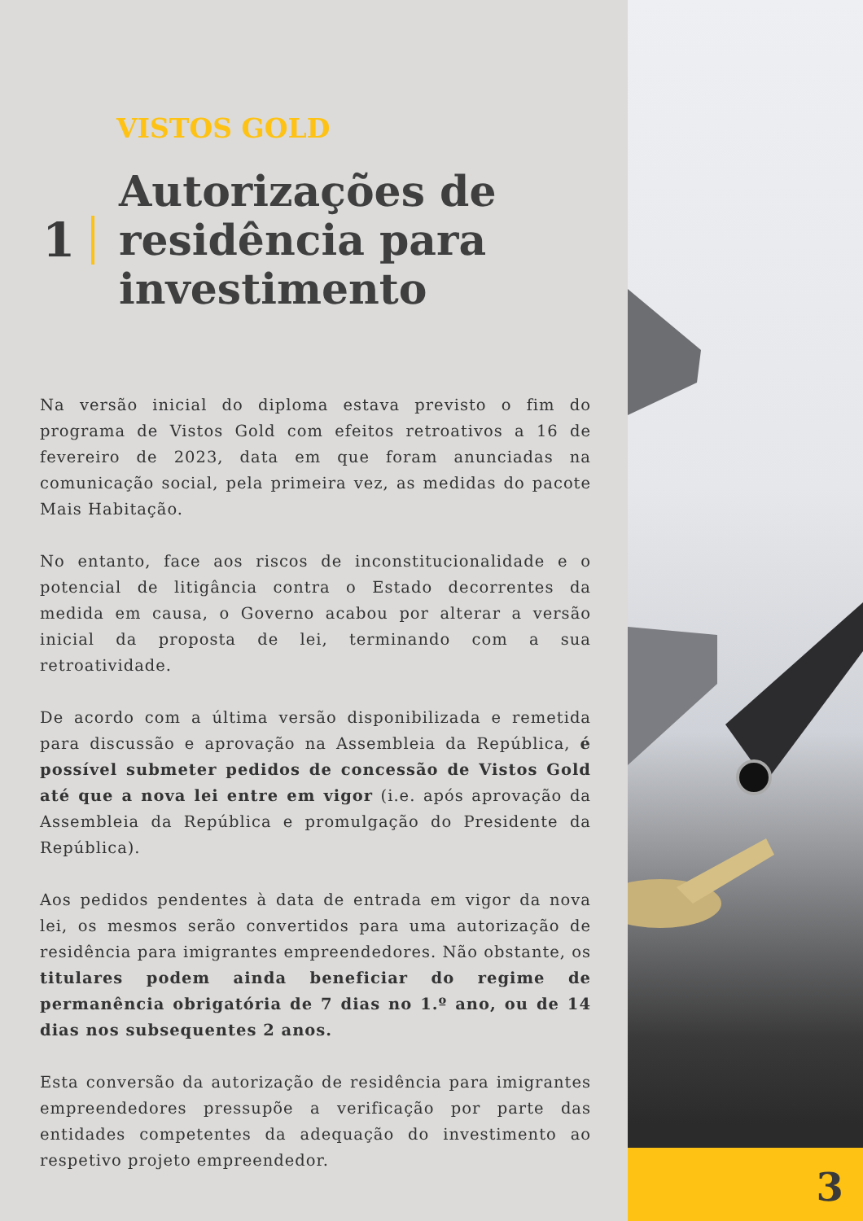VISTOS GOLD
1
Autorizações de
residência para
investimento
Na versão inicial do diploma estava previsto o fim do programa de Vistos Gold com efeitos retroativos a 16 de fevereiro de 2023, data em que foram anunciadas na comunicação social, pela primeira vez, as medidas do pacote Mais Habitação.
No entanto, face aos riscos de inconstitucionalidade e o potencial de litigância contra o Estado decorrentes da medida em causa, o Governo acabou por alterar a versão inicial da proposta de lei, terminando com a sua retroatividade.
De acordo com a última versão disponibilizada e remetida para discussão e aprovação na Assembleia da República, é possível submeter pedidos de concessão de Vistos Gold até que a nova lei entre em vigor (i.e. após aprovação da Assembleia da República e promulgação do Presidente da República).
Aos pedidos pendentes à data de entrada em vigor da nova lei, os mesmos serão convertidos para uma autorização de residência para imigrantes empreendedores. Não obstante, os titulares podem ainda beneficiar do regime de permanência obrigatória de 7 dias no 1.º ano, ou de 14 dias nos subsequentes 2 anos.
Esta conversão da autorização de residência para imigrantes empreendedores pressupõe a verificação por parte das entidades competentes da adequação do investimento ao respetivo projeto empreendedor.
3